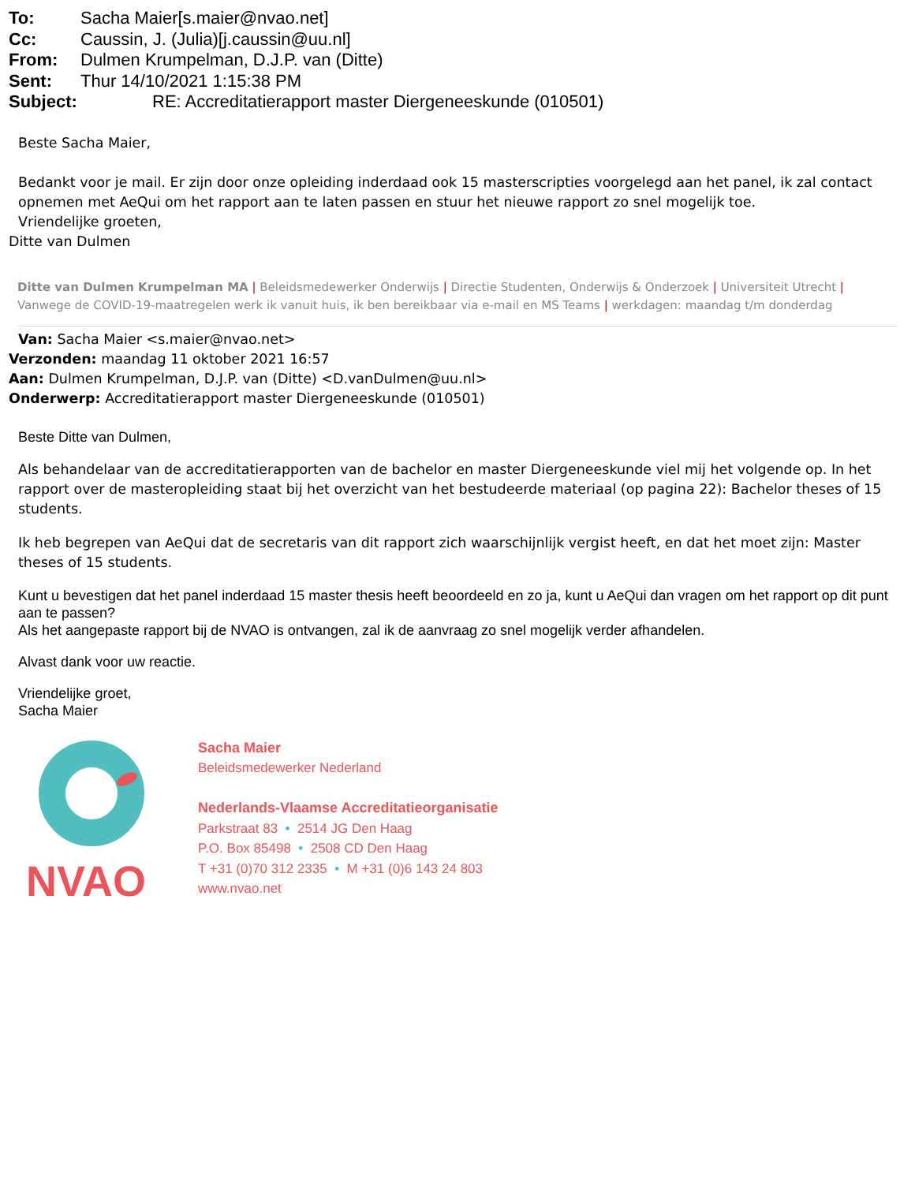To: Sacha Maier[s.maier@nvao.net]
Cc: Caussin, J. (Julia)[j.caussin@uu.nl]
From: Dulmen Krumpelman, D.J.P. van (Ditte)
Sent: Thur 14/10/2021 1:15:38 PM
Subject: RE: Accreditatierapport master Diergeneeskunde (010501)
Beste Sacha Maier,
Bedankt voor je mail. Er zijn door onze opleiding inderdaad ook 15 masterscripties voorgelegd aan het panel, ik zal contact opnemen met AeQui om het rapport aan te laten passen en stuur het nieuwe rapport zo snel mogelijk toe.
Vriendelijke groeten,
Ditte van Dulmen
Ditte van Dulmen Krumpelman MA | Beleidsmedewerker Onderwijs | Directie Studenten, Onderwijs & Onderzoek | Universiteit Utrecht | Vanwege de COVID-19-maatregelen werk ik vanuit huis, ik ben bereikbaar via e-mail en MS Teams | werkdagen: maandag t/m donderdag
Van: Sacha Maier <s.maier@nvao.net>
Verzonden: maandag 11 oktober 2021 16:57
Aan: Dulmen Krumpelman, D.J.P. van (Ditte) <D.vanDulmen@uu.nl>
Onderwerp: Accreditatierapport master Diergeneeskunde (010501)
Beste Ditte van Dulmen,
Als behandelaar van de accreditatierapporten van de bachelor en master Diergeneeskunde viel mij het volgende op. In het rapport over de masteropleiding staat bij het overzicht van het bestudeerde materiaal (op pagina 22): Bachelor theses of 15 students.
Ik heb begrepen van AeQui dat de secretaris van dit rapport zich waarschijnlijk vergist heeft, en dat het moet zijn: Master theses of 15 students.
Kunt u bevestigen dat het panel inderdaad 15 master thesis heeft beoordeeld en zo ja, kunt u AeQui dan vragen om het rapport op dit punt aan te passen?
Als het aangepaste rapport bij de NVAO is ontvangen, zal ik de aanvraag zo snel mogelijk verder afhandelen.
Alvast dank voor uw reactie.
Vriendelijke groet,
Sacha Maier
NVAO
Sacha Maier
Beleidsmedewerker Nederland
Nederlands-Vlaamse Accreditatieorganisatie
Parkstraat 83 • 2514 JG Den Haag
P.O. Box 85498 • 2508 CD Den Haag
T +31 (0)70 312 2335 • M +31 (0)6 143 24 803
www.nvao.net